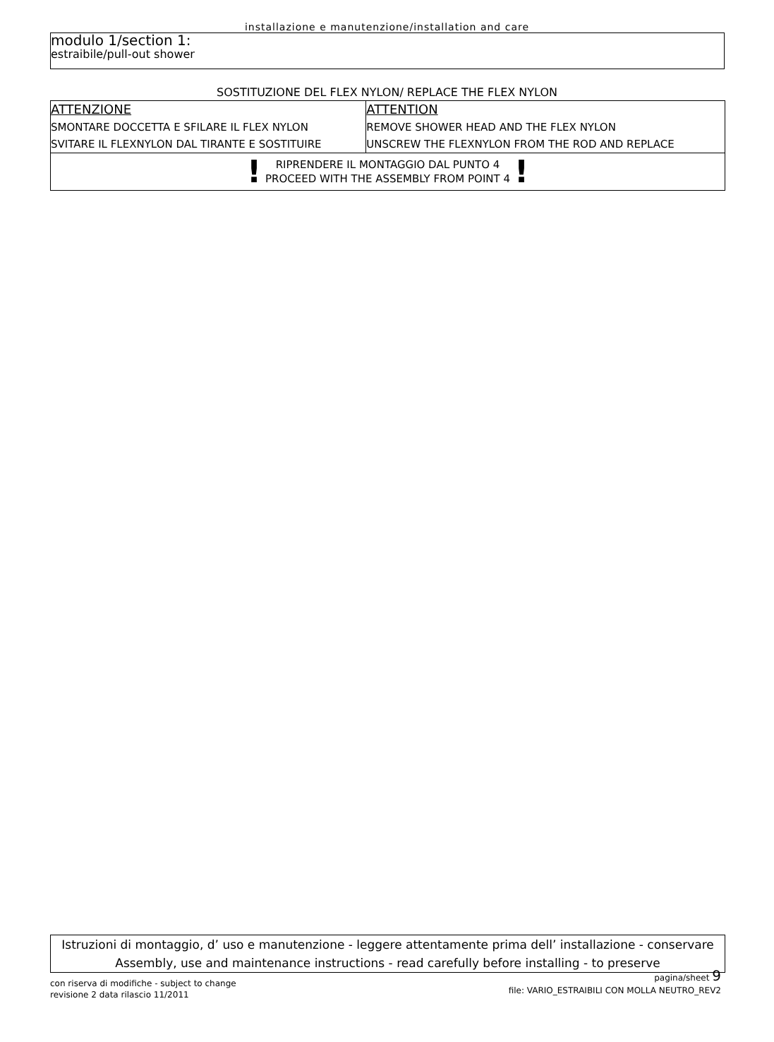installazione e manutenzione/installation and care
modulo 1/section 1:
estraibile/pull-out shower
SOSTITUZIONE DEL FLEX NYLON/ REPLACE THE FLEX NYLON
| ATTENZIONE SMONTARE DOCCETTA E SFILARE IL FLEX NYLON SVITARE IL FLEXNYLON DAL TIRANTE E SOSTITUIRE | ATTENTION REMOVE SHOWER HEAD AND THE FLEX NYLON UNSCREW THE FLEXNYLON FROM THE ROD AND REPLACE |
| ! RIPRENDERE IL MONTAGGIO DAL PUNTO 4 PROCEED WITH THE ASSEMBLY FROM POINT 4 ! | |
Istruzioni di montaggio, d’ uso e manutenzione - leggere attentamente prima dell’ installazione - conservare
Assembly, use and maintenance instructions - read carefully before installing - to preserve
con riserva di modifiche - subject to change
revisione 2 data rilascio 11/2011
pagina/sheet 9
file: VARIO_ESTRAIBILI CON MOLLA NEUTRO_REV2